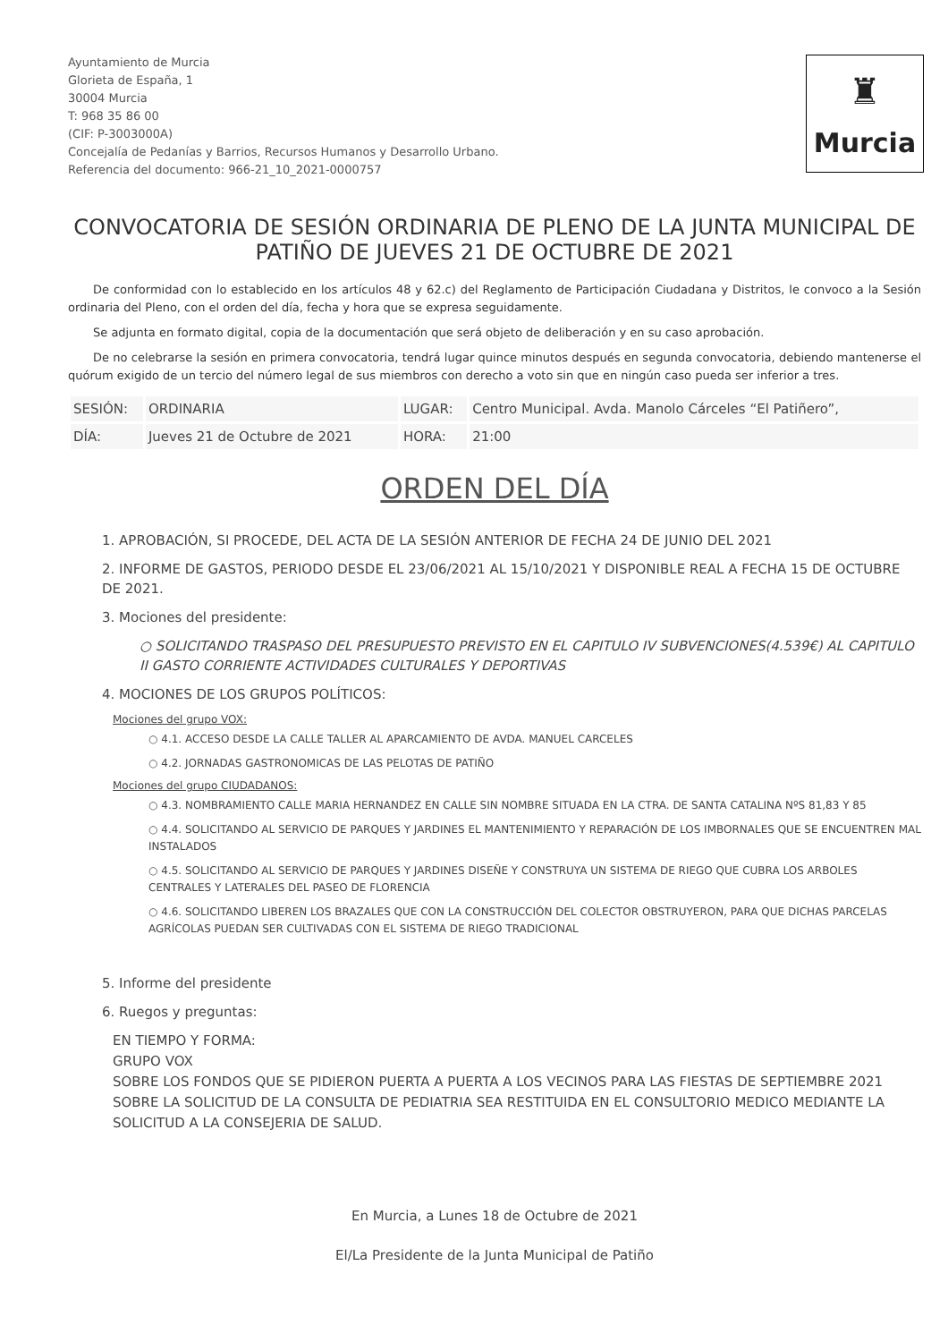Ayuntamiento de Murcia
Glorieta de España, 1
30004 Murcia
T: 968 35 86 00
(CIF: P-3003000A)
Concejalía de Pedanías y Barrios, Recursos Humanos y Desarrollo Urbano.
Referencia del documento: 966-21_10_2021-0000757
♜
Murcia
CONVOCATORIA DE SESIÓN ORDINARIA DE PLENO DE LA JUNTA MUNICIPAL DE PATIÑO DE JUEVES 21 DE OCTUBRE DE 2021
De conformidad con lo establecido en los artículos 48 y 62.c) del Reglamento de Participación Ciudadana y Distritos, le convoco a la Sesión ordinaria del Pleno, con el orden del día, fecha y hora que se expresa seguidamente.
Se adjunta en formato digital, copia de la documentación que será objeto de deliberación y en su caso aprobación.
De no celebrarse la sesión en primera convocatoria, tendrá lugar quince minutos después en segunda convocatoria, debiendo mantenerse el quórum exigido de un tercio del número legal de sus miembros con derecho a voto sin que en ningún caso pueda ser inferior a tres.
| SESIÓN: | ORDINARIA | LUGAR: | Centro Municipal. Avda. Manolo Cárceles “El Patiñero”, |
| DÍA: | Jueves 21 de Octubre de 2021 | HORA: | 21:00 |
ORDEN DEL DÍA
1. APROBACIÓN, SI PROCEDE, DEL ACTA DE LA SESIÓN ANTERIOR DE FECHA 24 DE JUNIO DEL 2021
2. INFORME DE GASTOS, PERIODO DESDE EL 23/06/2021 AL 15/10/2021 Y DISPONIBLE REAL A FECHA 15 DE OCTUBRE DE 2021.
3. Mociones del presidente:
○ SOLICITANDO TRASPASO DEL PRESUPUESTO PREVISTO EN EL CAPITULO IV SUBVENCIONES(4.539€) AL CAPITULO II GASTO CORRIENTE ACTIVIDADES CULTURALES Y DEPORTIVAS
4. MOCIONES DE LOS GRUPOS POLÍTICOS:
Mociones del grupo VOX:
○ 4.1. ACCESO DESDE LA CALLE TALLER AL APARCAMIENTO DE AVDA. MANUEL CARCELES
○ 4.2. JORNADAS GASTRONOMICAS DE LAS PELOTAS DE PATIÑO
Mociones del grupo CIUDADANOS:
○ 4.3. NOMBRAMIENTO CALLE MARIA HERNANDEZ EN CALLE SIN NOMBRE SITUADA EN LA CTRA. DE SANTA CATALINA NºS 81,83 Y 85
○ 4.4. SOLICITANDO AL SERVICIO DE PARQUES Y JARDINES EL MANTENIMIENTO Y REPARACIÓN DE LOS IMBORNALES QUE SE ENCUENTREN MAL INSTALADOS
○ 4.5. SOLICITANDO AL SERVICIO DE PARQUES Y JARDINES DISEÑE Y CONSTRUYA UN SISTEMA DE RIEGO QUE CUBRA LOS ARBOLES CENTRALES Y LATERALES DEL PASEO DE FLORENCIA
○ 4.6. SOLICITANDO LIBEREN LOS BRAZALES QUE CON LA CONSTRUCCIÓN DEL COLECTOR OBSTRUYERON, PARA QUE DICHAS PARCELAS AGRÍCOLAS PUEDAN SER CULTIVADAS CON EL SISTEMA DE RIEGO TRADICIONAL
5. Informe del presidente
6. Ruegos y preguntas:
EN TIEMPO Y FORMA:
GRUPO VOX
SOBRE LOS FONDOS QUE SE PIDIERON PUERTA A PUERTA A LOS VECINOS PARA LAS FIESTAS DE SEPTIEMBRE 2021
SOBRE LA SOLICITUD DE LA CONSULTA DE PEDIATRIA SEA RESTITUIDA EN EL CONSULTORIO MEDICO MEDIANTE LA SOLICITUD A LA CONSEJERIA DE SALUD.
En Murcia, a Lunes 18 de Octubre de 2021
El/La Presidente de la Junta Municipal de Patiño